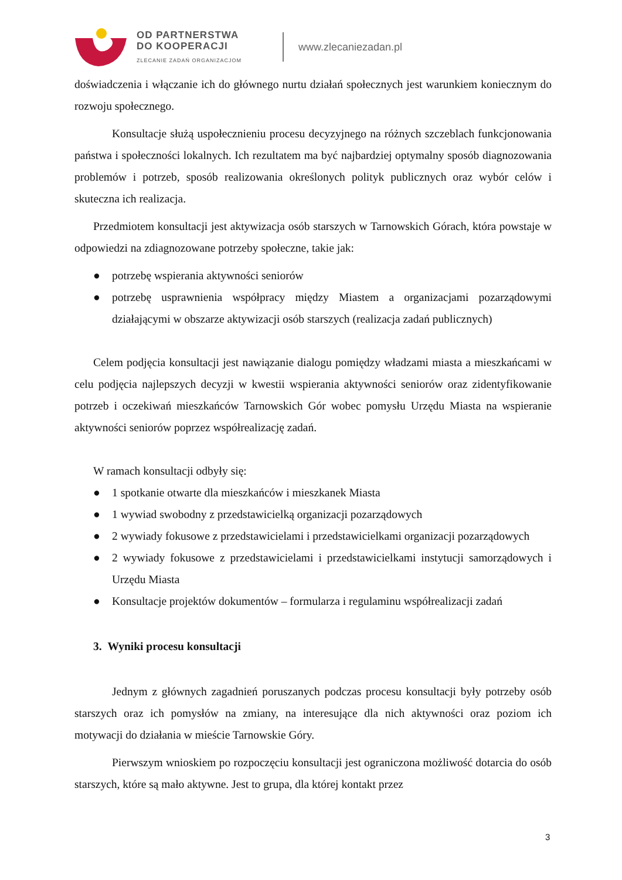OD PARTNERSTWA
DO KOOPERACJI
ZLECANIE ZADAŃ ORGANIZACJOM
www.zlecaniezadan.pl
doświadczenia i włączanie ich do głównego nurtu działań społecznych jest warunkiem koniecznym do rozwoju społecznego.
Konsultacje służą uspołecznieniu procesu decyzyjnego na różnych szczeblach funkcjonowania państwa i społeczności lokalnych. Ich rezultatem ma być najbardziej optymalny sposób diagnozowania problemów i potrzeb, sposób realizowania określonych polityk publicznych oraz wybór celów i skuteczna ich realizacja.
Przedmiotem konsultacji jest aktywizacja osób starszych w Tarnowskich Górach, która powstaje w odpowiedzi na zdiagnozowane potrzeby społeczne, takie jak:
● potrzebę wspierania aktywności seniorów
● potrzebę usprawnienia współpracy między Miastem a organizacjami pozarządowymi działającymi w obszarze aktywizacji osób starszych (realizacja zadań publicznych)
Celem podjęcia konsultacji jest nawiązanie dialogu pomiędzy władzami miasta a mieszkańcami w celu podjęcia najlepszych decyzji w kwestii wspierania aktywności seniorów oraz zidentyfikowanie potrzeb i oczekiwań mieszkańców Tarnowskich Gór wobec pomysłu Urzędu Miasta na wspieranie aktywności seniorów poprzez współrealizację zadań.
W ramach konsultacji odbyły się:
● 1 spotkanie otwarte dla mieszkańców i mieszkanek Miasta
● 1 wywiad swobodny z przedstawicielką organizacji pozarządowych
● 2 wywiady fokusowe z przedstawicielami i przedstawicielkami organizacji pozarządowych
● 2 wywiady fokusowe z przedstawicielami i przedstawicielkami instytucji samorządowych i Urzędu Miasta
● Konsultacje projektów dokumentów – formularza i regulaminu współrealizacji zadań
3. Wyniki procesu konsultacji
Jednym z głównych zagadnień poruszanych podczas procesu konsultacji były potrzeby osób starszych oraz ich pomysłów na zmiany, na interesujące dla nich aktywności oraz poziom ich motywacji do działania w mieście Tarnowskie Góry.
Pierwszym wnioskiem po rozpoczęciu konsultacji jest ograniczona możliwość dotarcia do osób starszych, które są mało aktywne. Jest to grupa, dla której kontakt przez
3